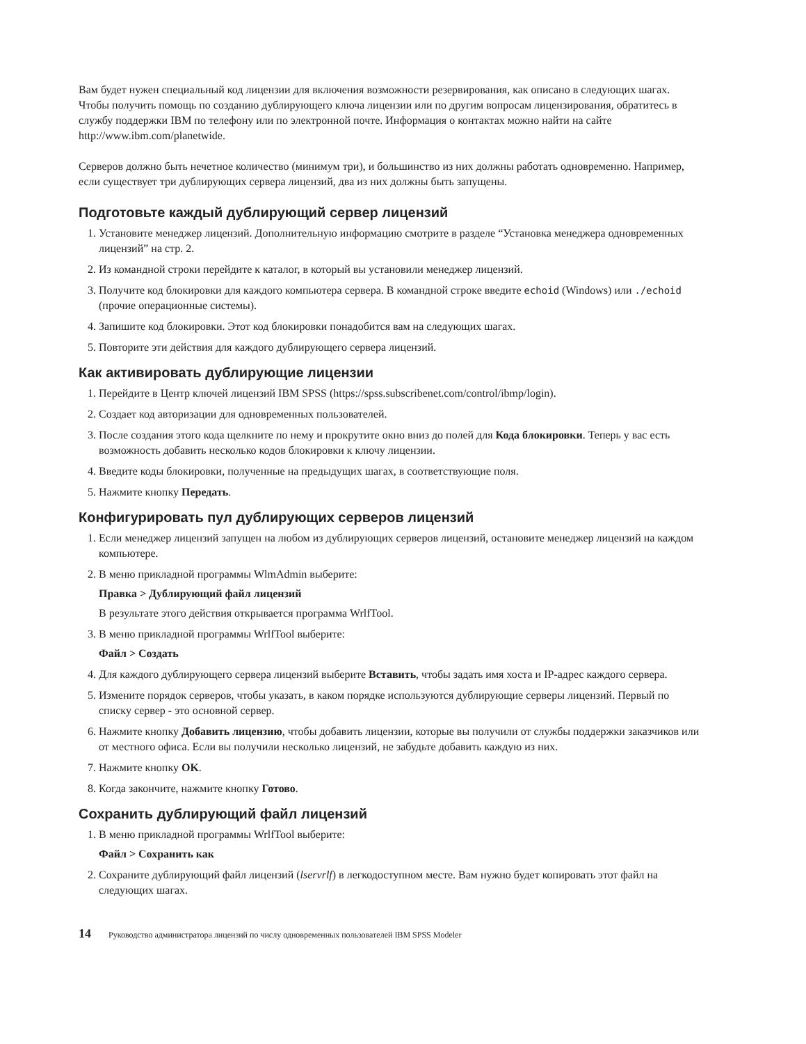Вам будет нужен специальный код лицензии для включения возможности резервирования, как описано в следующих шагах. Чтобы получить помощь по созданию дублирующего ключа лицензии или по другим вопросам лицензирования, обратитесь в службу поддержки IBM по телефону или по электронной почте. Информация о контактах можно найти на сайте http://www.ibm.com/planetwide.
Серверов должно быть нечетное количество (минимум три), и большинство из них должны работать одновременно. Например, если существует три дублирующих сервера лицензий, два из них должны быть запущены.
Подготовьте каждый дублирующий сервер лицензий
1. Установите менеджер лицензий. Дополнительную информацию смотрите в разделе “Установка менеджера одновременных лицензий” на стр. 2.
2. Из командной строки перейдите к каталог, в который вы установили менеджер лицензий.
3. Получите код блокировки для каждого компьютера сервера. В командной строке введите echoid (Windows) или ./echoid (прочие операционные системы).
4. Запишите код блокировки. Этот код блокировки понадобится вам на следующих шагах.
5. Повторите эти действия для каждого дублирующего сервера лицензий.
Как активировать дублирующие лицензии
1. Перейдите в Центр ключей лицензий IBM SPSS (https://spss.subscribenet.com/control/ibmp/login).
2. Создает код авторизации для одновременных пользователей.
3. После создания этого кода щелкните по нему и прокрутите окно вниз до полей для Кода блокировки. Теперь у вас есть возможность добавить несколько кодов блокировки к ключу лицензии.
4. Введите коды блокировки, полученные на предыдущих шагах, в соответствующие поля.
5. Нажмите кнопку Передать.
Конфигурировать пул дублирующих серверов лицензий
1. Если менеджер лицензий запущен на любом из дублирующих серверов лицензий, остановите менеджер лицензий на каждом компьютере.
2. В меню прикладной программы WlmAdmin выберите:
Правка > Дублирующий файл лицензий
В результате этого действия открывается программа WrlfTool.
3. В меню прикладной программы WrlfTool выберите:
Файл > Создать
4. Для каждого дублирующего сервера лицензий выберите Вставить, чтобы задать имя хоста и IP-адрес каждого сервера.
5. Измените порядок серверов, чтобы указать, в каком порядке используются дублирующие серверы лицензий. Первый по списку сервер - это основной сервер.
6. Нажмите кнопку Добавить лицензию, чтобы добавить лицензии, которые вы получили от службы поддержки заказчиков или от местного офиса. Если вы получили несколько лицензий, не забудьте добавить каждую из них.
7. Нажмите кнопку OK.
8. Когда закончите, нажмите кнопку Готово.
Сохранить дублирующий файл лицензий
1. В меню прикладной программы WrlfTool выберите:
Файл > Сохранить как
2. Сохраните дублирующий файл лицензий (lservrlf) в легкодоступном месте. Вам нужно будет копировать этот файл на следующих шагах.
14 Руководство администратора лицензий по числу одновременных пользователей IBM SPSS Modeler